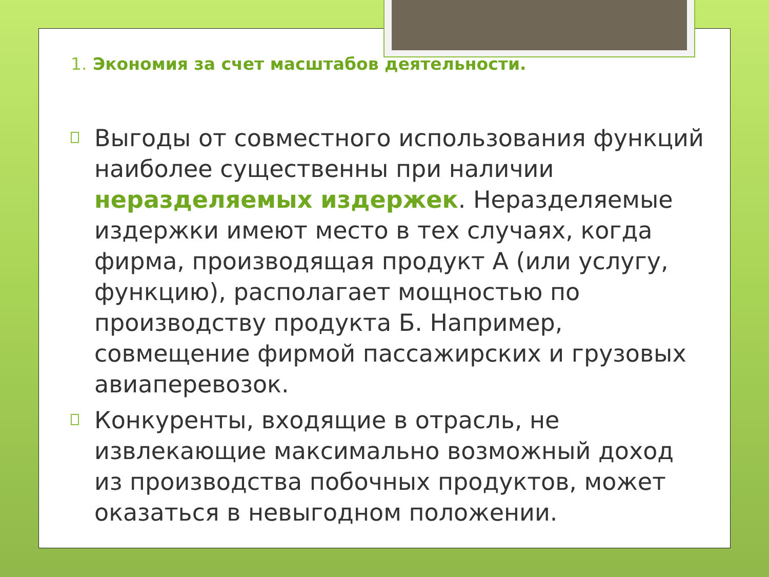1. Экономия за счет масштабов деятельности.
Выгоды от совместного использования функций наиболее существенны при наличии неразделяемых издержек. Неразделяемые издержки имеют место в тех случаях, когда фирма, производящая продукт А (или услугу, функцию), располагает мощностью по производству продукта Б. Например, совмещение фирмой пассажирских и грузовых авиаперевозок.
Конкуренты, входящие в отрасль, не извлекающие максимально возможный доход из производства побочных продуктов, может оказаться в невыгодном положении.